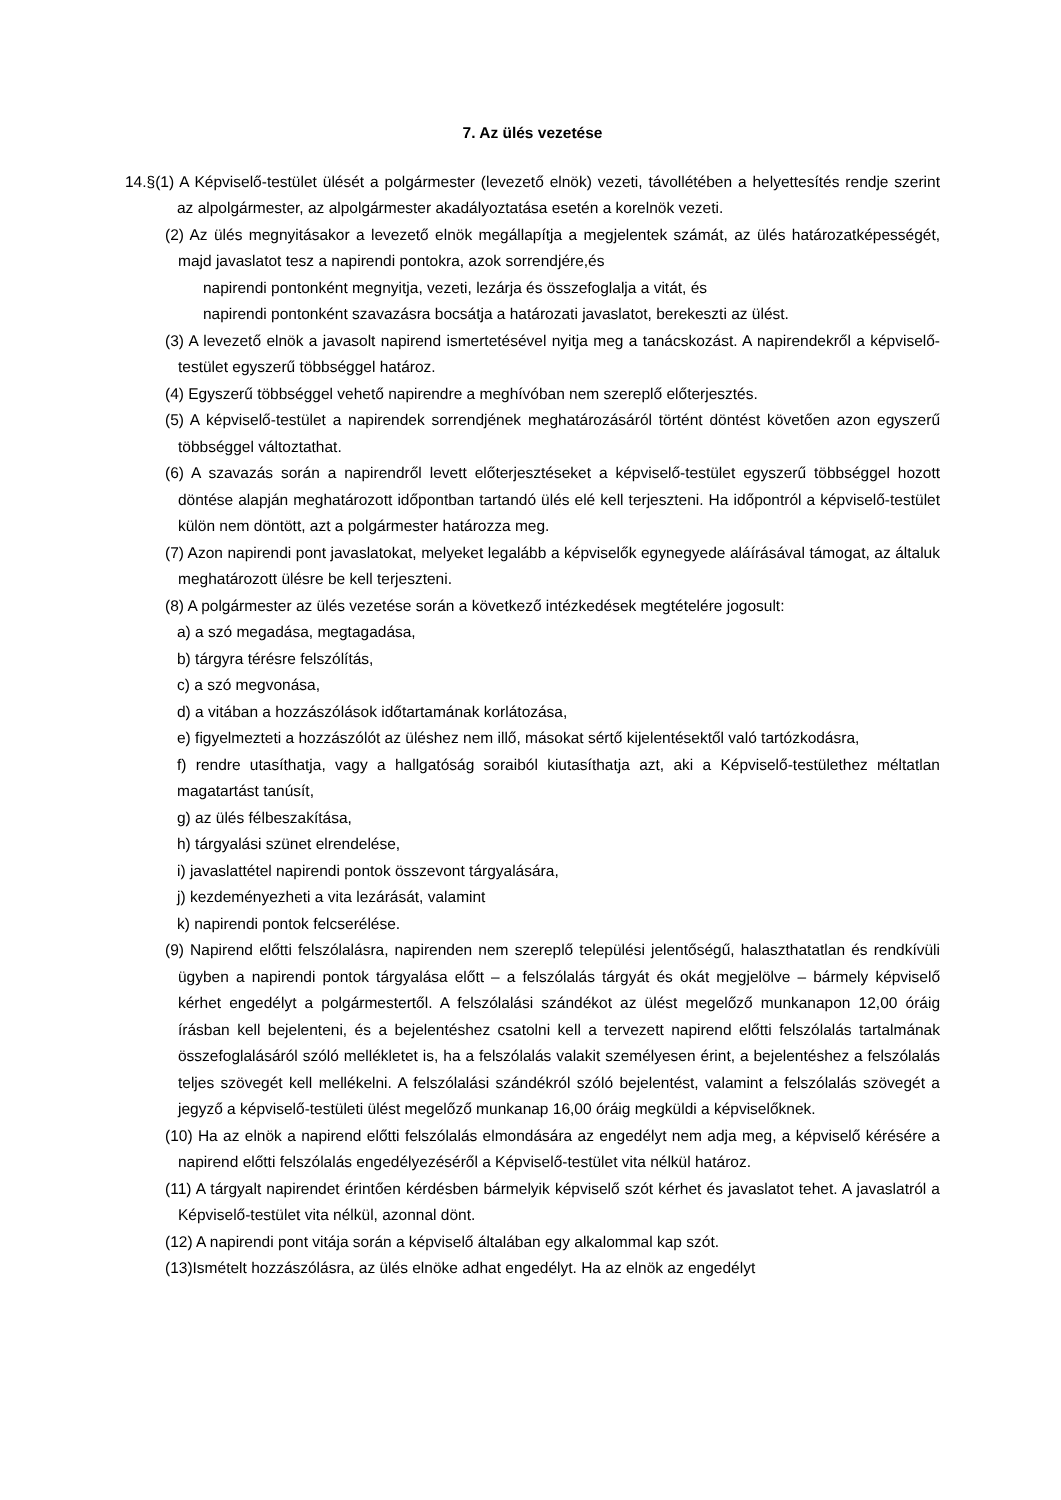7. Az ülés vezetése
14.§(1) A Képviselő-testület ülését a polgármester (levezető elnök) vezeti, távollétében a helyettesítés rendje szerint az alpolgármester, az alpolgármester akadályoztatása esetén a korelnök vezeti.
(2) Az ülés megnyitásakor a levezető elnök megállapítja a megjelentek számát, az ülés határozatképességét, majd javaslatot tesz a napirendi pontokra, azok sorrendjére,és
napirendi pontonként megnyitja, vezeti, lezárja és összefoglalja a vitát, és
napirendi pontonként szavazásra bocsátja a határozati javaslatot, berekeszti az ülést.
(3) A levezető elnök a javasolt napirend ismertetésével nyitja meg a tanácskozást. A napirendekről a képviselő-testület egyszerű többséggel határoz.
(4) Egyszerű többséggel vehető napirendre a meghívóban nem szereplő előterjesztés.
(5) A képviselő-testület a napirendek sorrendjének meghatározásáról történt döntést követően azon egyszerű többséggel változtathat.
(6) A szavazás során a napirendről levett előterjesztéseket a képviselő-testület egyszerű többséggel hozott döntése alapján meghatározott időpontban tartandó ülés elé kell terjeszteni. Ha időpontról a képviselő-testület külön nem döntött, azt a polgármester határozza meg.
(7) Azon napirendi pont javaslatokat, melyeket legalább a képviselők egynegyede aláírásával támogat, az általuk meghatározott ülésre be kell terjeszteni.
(8) A polgármester az ülés vezetése során a következő intézkedések megtételére jogosult:
a) a szó megadása, megtagadása,
b) tárgyra térésre felszólítás,
c) a szó megvonása,
d) a vitában a hozzászólások időtartamának korlátozása,
e) figyelmezteti a hozzászólót az üléshez nem illő, másokat sértő kijelentésektől való tartózkodásra,
f) rendre utasíthatja, vagy a hallgatóság soraiból kiutasíthatja azt, aki a Képviselő-testülethez méltatlan magatartást tanúsít,
g) az ülés félbeszakítása,
h) tárgyalási szünet elrendelése,
i) javaslattétel napirendi pontok összevont tárgyalására,
j) kezdeményezheti a vita lezárását, valamint
k) napirendi pontok felcserélése.
(9) Napirend előtti felszólalásra, napirenden nem szereplő települési jelentőségű, halaszthatatlan és rendkívüli ügyben a napirendi pontok tárgyalása előtt – a felszólalás tárgyát és okát megjelölve – bármely képviselő kérhet engedélyt a polgármestertől. A felszólalási szándékot az ülést megelőző munkanapon 12,00 óráig írásban kell bejelenteni, és a bejelentéshez csatolni kell a tervezett napirend előtti felszólalás tartalmának összefoglalásáról szóló mellékletet is, ha a felszólalás valakit személyesen érint, a bejelentéshez a felszólalás teljes szövegét kell mellékelni. A felszólalási szándékról szóló bejelentést, valamint a felszólalás szövegét a jegyző a képviselő-testületi ülést megelőző munkanap 16,00 óráig megküldi a képviselőknek.
(10) Ha az elnök a napirend előtti felszólalás elmondására az engedélyt nem adja meg, a képviselő kérésére a napirend előtti felszólalás engedélyezéséről a Képviselő-testület vita nélkül határoz.
(11) A tárgyalt napirendet érintően kérdésben bármelyik képviselő szót kérhet és javaslatot tehet. A javaslatról a Képviselő-testület vita nélkül, azonnal dönt.
(12) A napirendi pont vitája során a képviselő általában egy alkalommal kap szót.
(13)Ismételt hozzászólásra, az ülés elnöke adhat engedélyt. Ha az elnök az engedélyt